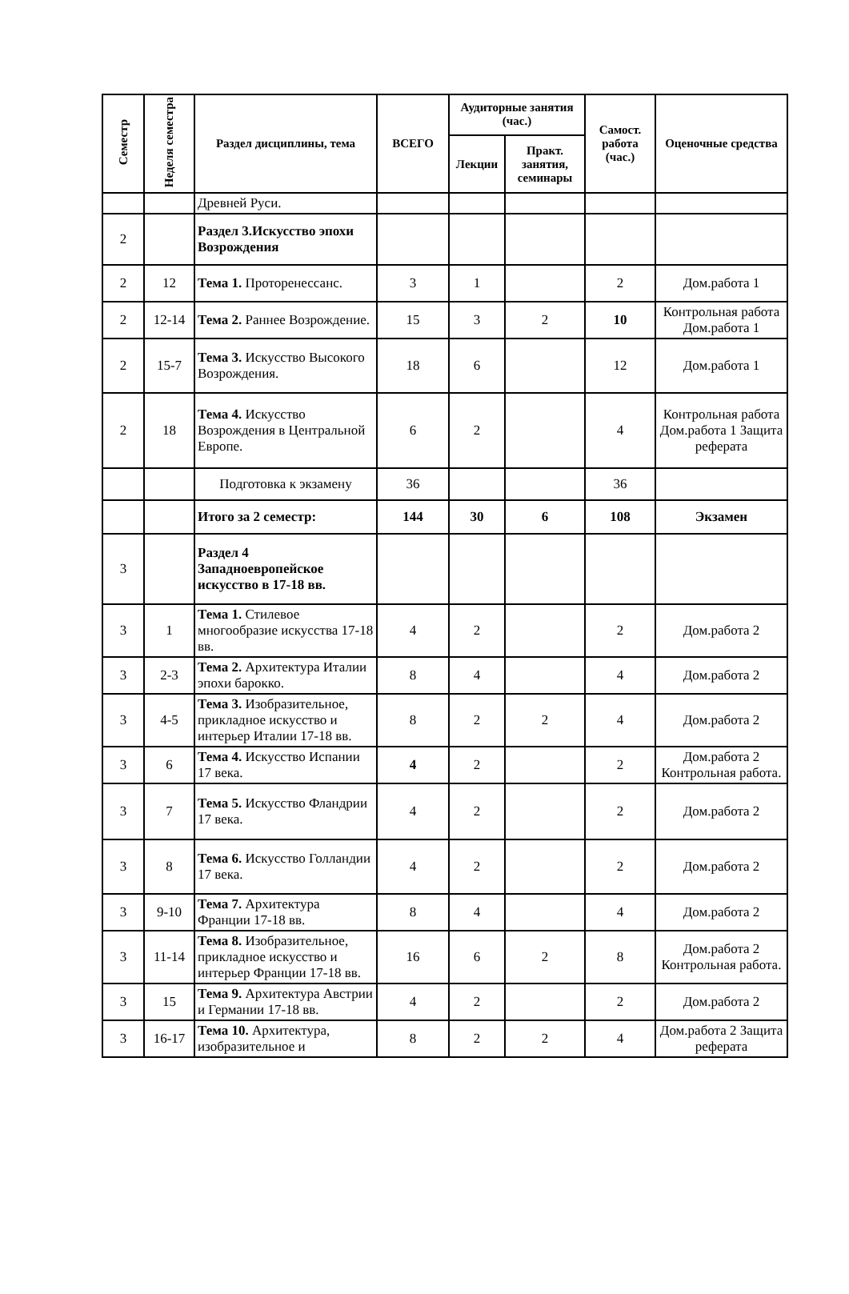| Семестр | Неделя семестра | Раздел дисциплины, тема | ВСЕГО | Аудиторные занятия (час.) | | Самост. работа (час.) | Оценочные средства |
| --- | --- | --- | --- | --- | --- | --- | --- |
| | | | | Лекции | Практ. занятия, семинары | | |
| | | Древней Руси. | | | | | |
| 2 | | Раздел 3.Искусство эпохи Возрождения | | | | | |
| 2 | 12 | Тема 1. Проторенессанс. | 3 | 1 | | 2 | Дом.работа 1 |
| 2 | 12-14 | Тема 2. Раннее Возрождение. | 15 | 3 | 2 | 10 | Контрольная работа Дом.работа 1 |
| 2 | 15-7 | Тема 3. Искусство Высокого Возрождения. | 18 | 6 | | 12 | Дом.работа 1 |
| 2 | 18 | Тема 4. Искусство Возрождения в Центральной Европе. | 6 | 2 | | 4 | Контрольная работа Дом.работа 1 Защита реферата |
| | | Подготовка к экзамену | 36 | | | 36 | |
| | | Итого за 2 семестр: | 144 | 30 | 6 | 108 | Экзамен |
| 3 | | Раздел 4 Западноевропейское искусство в 17-18 вв. | | | | | |
| 3 | 1 | Тема 1. Стилевое многообразие искусства 17-18 вв. | 4 | 2 | | 2 | Дом.работа 2 |
| 3 | 2-3 | Тема 2. Архитектура Италии эпохи барокко. | 8 | 4 | | 4 | Дом.работа 2 |
| 3 | 4-5 | Тема 3. Изобразительное, прикладное искусство и интерьер Италии 17-18 вв. | 8 | 2 | 2 | 4 | Дом.работа 2 |
| 3 | 6 | Тема 4. Искусство Испании 17 века. | 4 | 2 | | 2 | Дом.работа 2 Контрольная работа. |
| 3 | 7 | Тема 5. Искусство Фландрии 17 века. | 4 | 2 | | 2 | Дом.работа 2 |
| 3 | 8 | Тема 6. Искусство Голландии 17 века. | 4 | 2 | | 2 | Дом.работа 2 |
| 3 | 9-10 | Тема 7. Архитектура Франции 17-18 вв. | 8 | 4 | | 4 | Дом.работа 2 |
| 3 | 11-14 | Тема 8. Изобразительное, прикладное искусство и интерьер Франции 17-18 вв. | 16 | 6 | 2 | 8 | Дом.работа 2 Контрольная работа. |
| 3 | 15 | Тема 9. Архитектура Австрии и Германии 17-18 вв. | 4 | 2 | | 2 | Дом.работа 2 |
| 3 | 16-17 | Тема 10. Архитектура, изобразительное и | 8 | 2 | 2 | 4 | Дом.работа 2 Защита реферата |